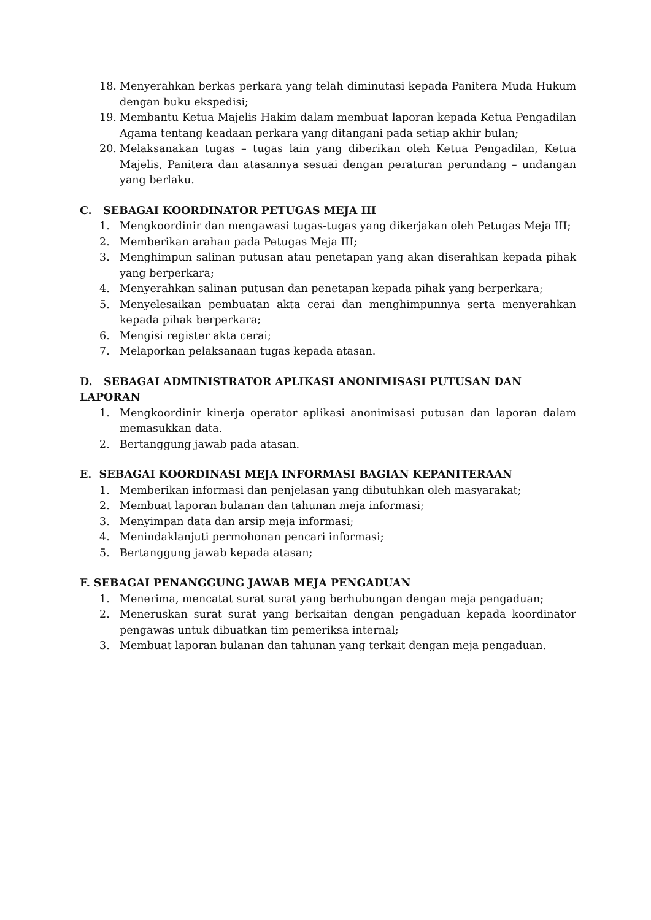18. Menyerahkan berkas perkara yang telah diminutasi kepada Panitera Muda Hukum dengan buku ekspedisi;
19. Membantu Ketua Majelis Hakim dalam membuat laporan kepada Ketua Pengadilan Agama tentang keadaan perkara yang ditangani pada setiap akhir bulan;
20. Melaksanakan tugas – tugas lain yang diberikan oleh Ketua Pengadilan, Ketua Majelis, Panitera dan atasannya sesuai dengan peraturan perundang – undangan yang berlaku.
C. SEBAGAI KOORDINATOR PETUGAS MEJA III
1. Mengkoordinir dan mengawasi tugas-tugas yang dikerjakan oleh Petugas Meja III;
2. Memberikan arahan pada Petugas Meja III;
3. Menghimpun salinan putusan atau penetapan yang akan diserahkan kepada pihak yang berperkara;
4. Menyerahkan salinan putusan dan penetapan kepada pihak yang berperkara;
5. Menyelesaikan pembuatan akta cerai dan menghimpunnya serta menyerahkan kepada pihak berperkara;
6. Mengisi register akta cerai;
7. Melaporkan pelaksanaan tugas kepada atasan.
D. SEBAGAI ADMINISTRATOR APLIKASI ANONIMISASI PUTUSAN DAN LAPORAN
1. Mengkoordinir kinerja operator aplikasi anonimisasi putusan dan laporan dalam memasukkan data.
2. Bertanggung jawab pada atasan.
E. SEBAGAI KOORDINASI MEJA INFORMASI BAGIAN KEPANITERAAN
1. Memberikan informasi dan penjelasan yang dibutuhkan oleh masyarakat;
2. Membuat laporan bulanan dan tahunan meja informasi;
3. Menyimpan data dan arsip meja informasi;
4. Menindaklanjuti permohonan pencari informasi;
5. Bertanggung jawab kepada atasan;
F. SEBAGAI PENANGGUNG JAWAB MEJA PENGADUAN
1. Menerima, mencatat surat surat yang berhubungan dengan meja pengaduan;
2. Meneruskan surat surat yang berkaitan dengan pengaduan kepada koordinator pengawas untuk dibuatkan tim pemeriksa internal;
3. Membuat laporan bulanan dan tahunan yang terkait dengan meja pengaduan.